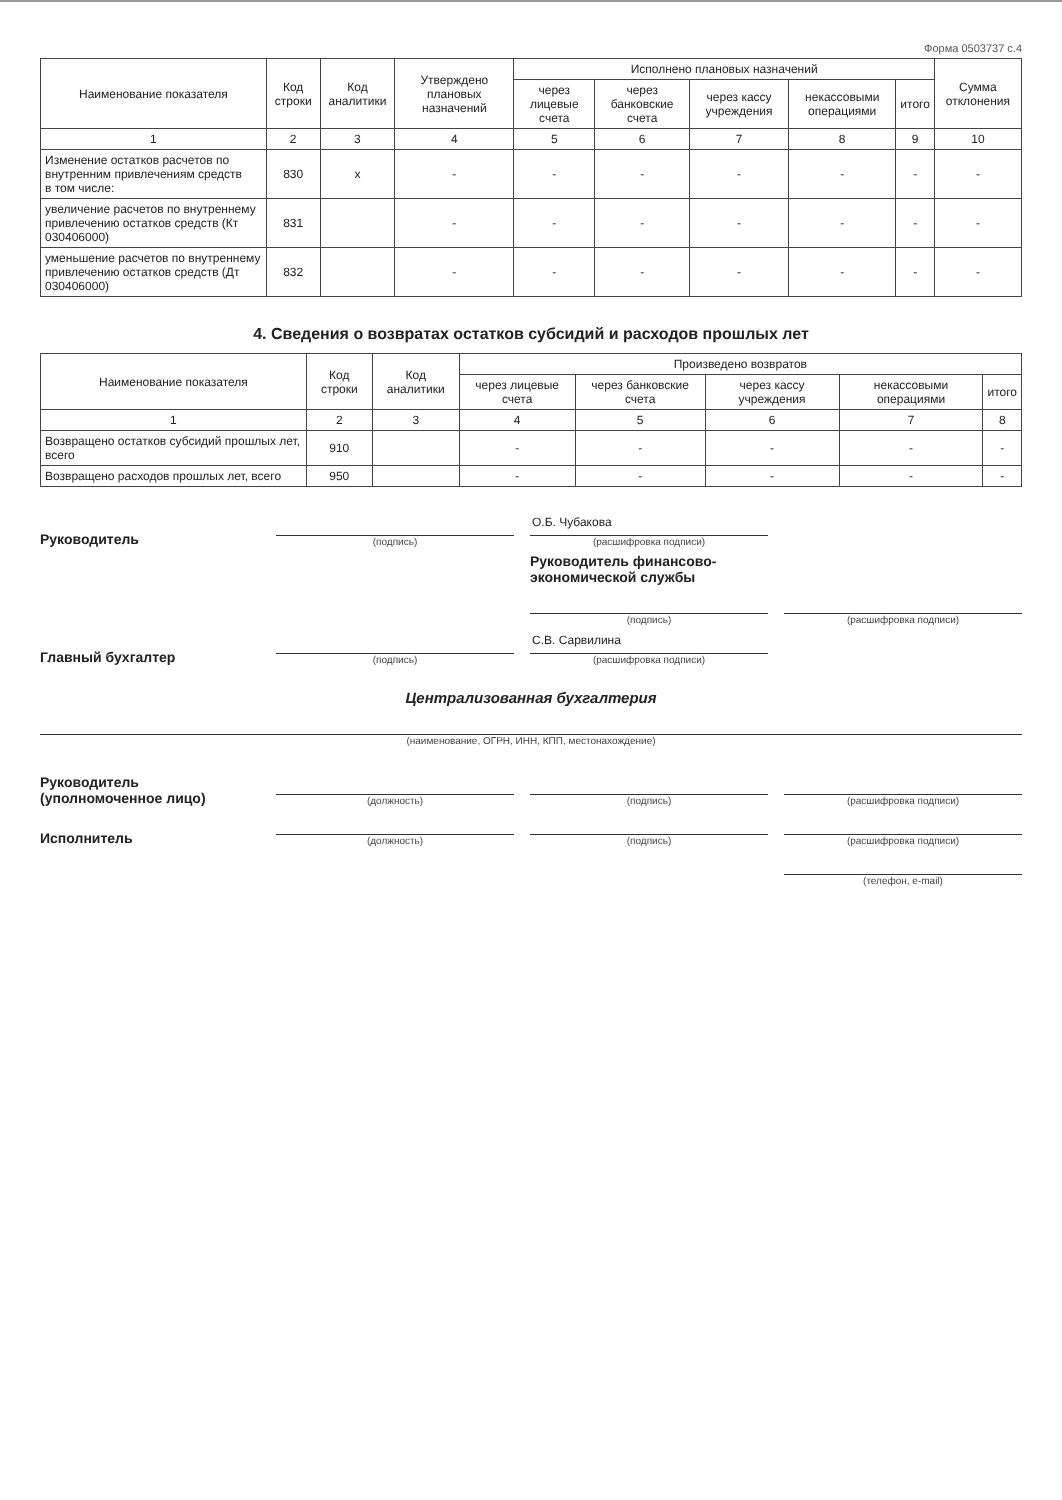Форма 0503737 с.4
| Наименование показателя | Код строки | Код аналитики | Утверждено плановых назначений | Исполнено плановых назначений | | | | | Сумма отклонения |
| --- | --- | --- | --- | --- | --- | --- | --- | --- | --- |
| | | | | через лицевые счета | через банковские счета | через кассу учреждения | некассовыми операциями | итого | |
| 1 | 2 | 3 | 4 | 5 | 6 | 7 | 8 | 9 | 10 |
| Изменение остатков расчетов по внутренним привлечениям средств в том числе: | 830 | x | - | - | - | - | - | - | - |
| увеличение расчетов по внутреннему привлечению остатков средств (Кт 030406000) | 831 | | - | - | - | - | - | - | - |
| уменьшение расчетов по внутреннему привлечению остатков средств (Дт 030406000) | 832 | | - | - | - | - | - | - | - |
4. Сведения о возвратах остатков субсидий и расходов прошлых лет
| Наименование показателя | Код строки | Код аналитики | Произведено возвратов | | | | |
| --- | --- | --- | --- | --- | --- | --- | --- |
| | | | через лицевые счета | через банковские счета | через кассу учреждения | некассовыми операциями | итого |
| 1 | 2 | 3 | 4 | 5 | 6 | 7 | 8 |
| Возвращено остатков субсидий прошлых лет, всего | 910 | | - | - | - | - | - |
| Возвращено расходов прошлых лет, всего | 950 | | - | - | - | - | - |
Руководитель
(подпись)
О.Б. Чубакова
(расшифровка подписи)
Руководитель финансово-экономической службы
(подпись)
(расшифровка подписи)
Главный бухгалтер
(подпись)
С.В. Сарвилина
(расшифровка подписи)
Централизованная бухгалтерия
(наименование, ОГРН, ИНН, КПП, местонахождение)
Руководитель (уполномоченное лицо)
(должность)
(подпись)
(расшифровка подписи)
Исполнитель
(должность)
(подпись)
(расшифровка подписи)
(телефон, e-mail)